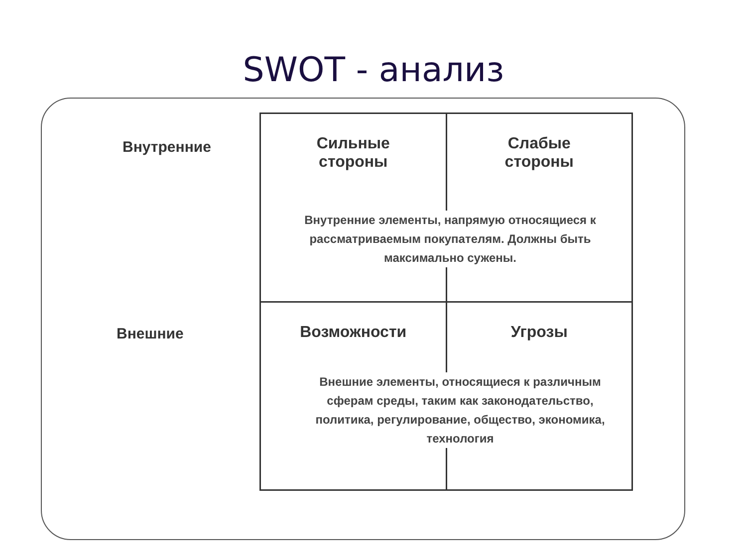SWOT - анализ
Внутренние
Внешние
| Сильные стороны | Слабые стороны |
| Возможности | Угрозы |
Внутренние элементы, напрямую относящиеся к рассматриваемым покупателям. Должны быть максимально сужены.
Внешние элементы, относящиеся к различным сферам среды, таким как законодательство, политика, регулирование, общество, экономика, технология